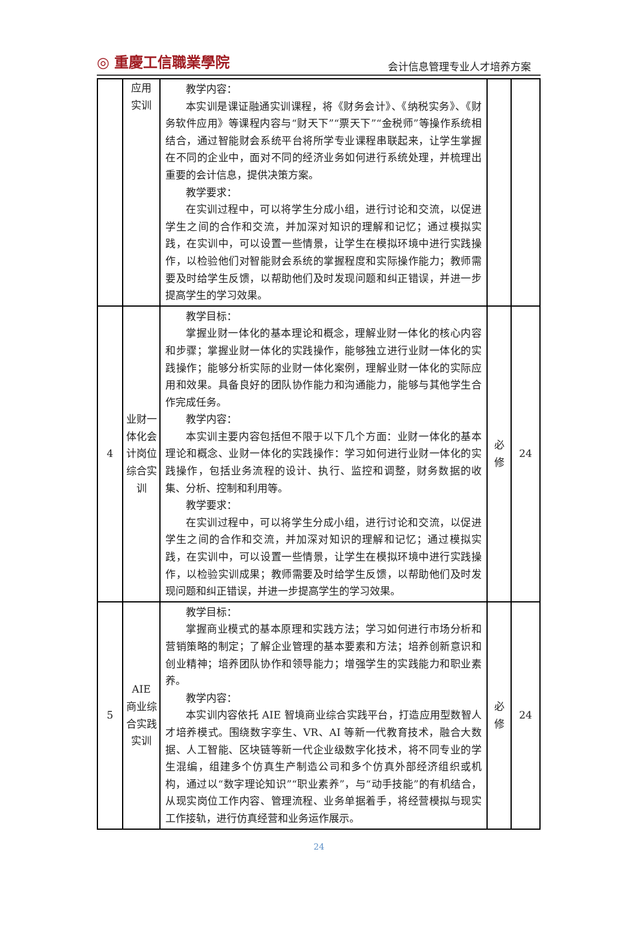◎ 重慶工信職業學院 会计信息管理专业人才培养方案
| | 应用 实训 | 教学内容： 本实训是课证融通实训课程，将《财务会计》、《纳税实务》、《财务软件应用》等课程内容与“财天下”“票天下”“金税师”等操作系统相结合，通过智能财会系统平台将所学专业课程串联起来，让学生掌握在不同的企业中，面对不同的经济业务如何进行系统处理，并梳理出重要的会计信息，提供决策方案。 教学要求： 在实训过程中，可以将学生分成小组，进行讨论和交流，以促进学生之间的合作和交流，并加深对知识的理解和记忆；通过模拟实践，在实训中，可以设置一些情景，让学生在模拟环境中进行实践操作，以检验他们对智能财会系统的掌握程度和实际操作能力；教师需要及时给学生反馈，以帮助他们及时发现问题和纠正错误，并进一步提高学生的学习效果。 | | |
| 4 | 业财一体化会计岗位综合实训 | 教学目标： 掌握业财一体化的基本理论和概念，理解业财一体化的核心内容和步骤；掌握业财一体化的实践操作，能够独立进行业财一体化的实践操作；能够分析实际的业财一体化案例，理解业财一体化的实际应用和效果。具备良好的团队协作能力和沟通能力，能够与其他学生合作完成任务。 教学内容： 本实训主要内容包括但不限于以下几个方面：业财一体化的基本理论和概念、业财一体化的实践操作：学习如何进行业财一体化的实践操作，包括业务流程的设计、执行、监控和调整，财务数据的收集、分析、控制和利用等。 教学要求： 在实训过程中，可以将学生分成小组，进行讨论和交流，以促进学生之间的合作和交流，并加深对知识的理解和记忆；通过模拟实践，在实训中，可以设置一些情景，让学生在模拟环境中进行实践操作，以检验实训成果；教师需要及时给学生反馈，以帮助他们及时发现问题和纠正错误，并进一步提高学生的学习效果。 | 必 修 | 24 |
| 5 | AIE 商业综合实践实训 | 教学目标： 掌握商业模式的基本原理和实践方法；学习如何进行市场分析和营销策略的制定；了解企业管理的基本要素和方法；培养创新意识和创业精神；培养团队协作和领导能力；增强学生的实践能力和职业素养。 教学内容： 本实训内容依托 AIE 智境商业综合实践平台，打造应用型数智人才培养模式。围绕数字孪生、VR、AI 等新一代教育技术，融合大数据、人工智能、区块链等新一代企业级数字化技术，将不同专业的学生混编，组建多个仿真生产制造公司和多个仿真外部经济组织或机构，通过以“数字理论知识”“职业素养”，与“动手技能”的有机结合，从现实岗位工作内容、管理流程、业务单据着手，将经营模拟与现实工作接轨，进行仿真经营和业务运作展示。 | 必 修 | 24 |
24